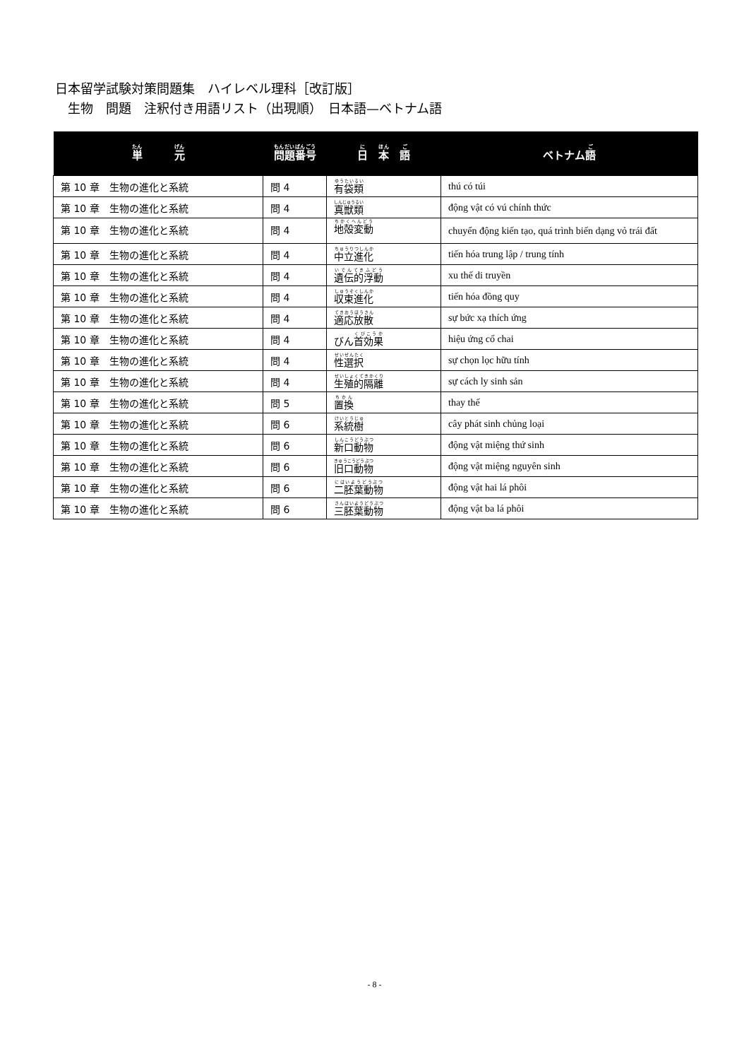日本留学試験対策問題集　ハイレベル理科［改訂版］
　生物　問題　注釈付き用語リスト（出現順）　日本語—ベトナム語
| 単 元 | 問題番号 | 日 本 語 | ベトナム 語 |
| --- | --- | --- | --- |
| 第 10 章 生物の進化と系統 | 問 4 | 有袋類 | thú có túi |
| 第 10 章 生物の進化と系統 | 問 4 | 真獣類 | động vật có vú chính thức |
| 第 10 章 生物の進化と系統 | 問 4 | 地殻変動 | chuyển động kiến tạo, quá trình biến dạng vỏ trái đất |
| 第 10 章 生物の進化と系統 | 問 4 | 中立進化 | tiến hóa trung lập / trung tính |
| 第 10 章 生物の進化と系統 | 問 4 | 遺伝的浮動 | xu thế di truyền |
| 第 10 章 生物の進化と系統 | 問 4 | 収束進化 | tiến hóa đồng quy |
| 第 10 章 生物の進化と系統 | 問 4 | 適応放散 | sự bức xạ thích ứng |
| 第 10 章 生物の進化と系統 | 問 4 | びん 首効果 | hiệu ứng cổ chai |
| 第 10 章 生物の進化と系統 | 問 4 | 性選択 | sự chọn lọc hữu tính |
| 第 10 章 生物の進化と系統 | 問 4 | 生殖的隔離 | sự cách ly sinh sản |
| 第 10 章 生物の進化と系統 | 問 5 | 置換 | thay thế |
| 第 10 章 生物の進化と系統 | 問 6 | 系統樹 | cây phát sinh chủng loại |
| 第 10 章 生物の進化と系統 | 問 6 | 新口動物 | động vật miệng thứ sinh |
| 第 10 章 生物の進化と系統 | 問 6 | 旧口動物 | động vật miệng nguyên sinh |
| 第 10 章 生物の進化と系統 | 問 6 | 二胚葉動物 | động vật hai lá phôi |
| 第 10 章 生物の進化と系統 | 問 6 | 三胚葉動物 | động vật ba lá phôi |
- 8 -